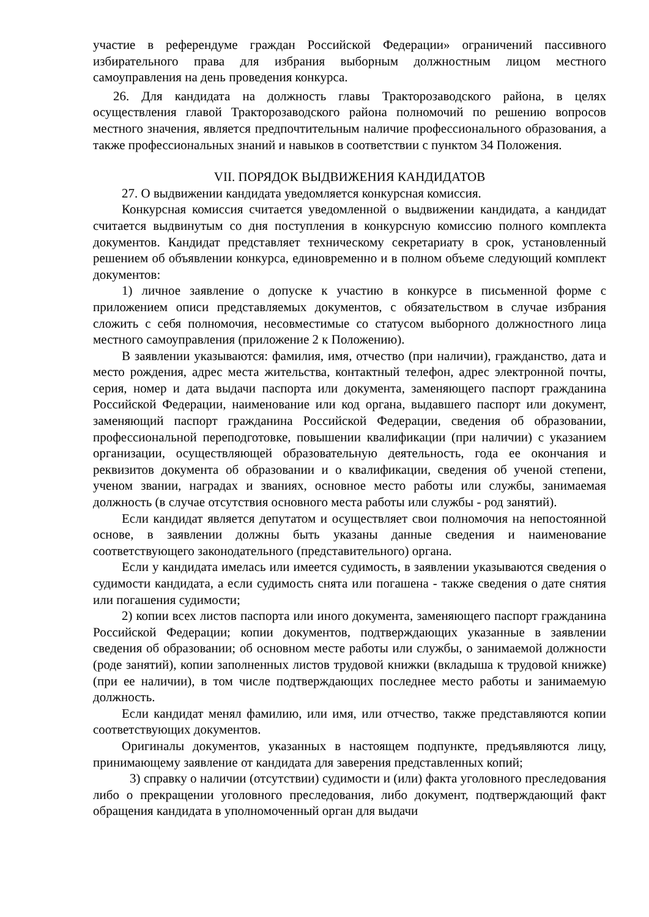участие в референдуме граждан Российской Федерации» ограничений пассивного избирательного права для избрания выборным должностным лицом местного самоуправления на день проведения конкурса.
26. Для кандидата на должность главы Тракторозаводского района, в целях осуществления главой Тракторозаводского района полномочий по решению вопросов местного значения, является предпочтительным наличие профессионального образования, а также профессиональных знаний и навыков в соответствии с пунктом 34 Положения.
VII. ПОРЯДОК ВЫДВИЖЕНИЯ КАНДИДАТОВ
27. О выдвижении кандидата уведомляется конкурсная комиссия.
Конкурсная комиссия считается уведомленной о выдвижении кандидата, а кандидат считается выдвинутым со дня поступления в конкурсную комиссию полного комплекта документов. Кандидат представляет техническому секретариату в срок, установленный решением об объявлении конкурса, единовременно и в полном объеме следующий комплект документов:
1) личное заявление о допуске к участию в конкурсе в письменной форме с приложением описи представляемых документов, с обязательством в случае избрания сложить с себя полномочия, несовместимые со статусом выборного должностного лица местного самоуправления (приложение 2 к Положению).
В заявлении указываются: фамилия, имя, отчество (при наличии), гражданство, дата и место рождения, адрес места жительства, контактный телефон, адрес электронной почты, серия, номер и дата выдачи паспорта или документа, заменяющего паспорт гражданина Российской Федерации, наименование или код органа, выдавшего паспорт или документ, заменяющий паспорт гражданина Российской Федерации, сведения об образовании, профессиональной переподготовке, повышении квалификации (при наличии) с указанием организации, осуществляющей образовательную деятельность, года ее окончания и реквизитов документа об образовании и о квалификации, сведения об ученой степени, ученом звании, наградах и званиях, основное место работы или службы, занимаемая должность (в случае отсутствия основного места работы или службы - род занятий).
Если кандидат является депутатом и осуществляет свои полномочия на непостоянной основе, в заявлении должны быть указаны данные сведения и наименование соответствующего законодательного (представительного) органа.
Если у кандидата имелась или имеется судимость, в заявлении указываются сведения о судимости кандидата, а если судимость снята или погашена - также сведения о дате снятия или погашения судимости;
2) копии всех листов паспорта или иного документа, заменяющего паспорт гражданина Российской Федерации; копии документов, подтверждающих указанные в заявлении сведения об образовании; об основном месте работы или службы, о занимаемой должности (роде занятий), копии заполненных листов трудовой книжки (вкладыша к трудовой книжке) (при ее наличии), в том числе подтверждающих последнее место работы и занимаемую должность.
Если кандидат менял фамилию, или имя, или отчество, также представляются копии соответствующих документов.
Оригиналы документов, указанных в настоящем подпункте, предъявляются лицу, принимающему заявление от кандидата для заверения представленных копий;
3) справку о наличии (отсутствии) судимости и (или) факта уголовного преследования либо о прекращении уголовного преследования, либо документ, подтверждающий факт обращения кандидата в уполномоченный орган для выдачи